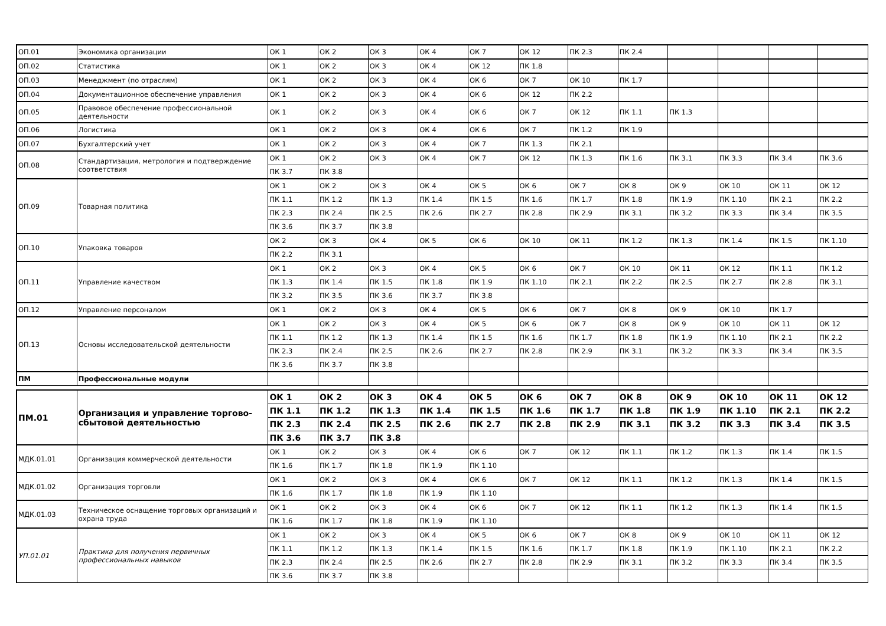| ОП.01 | Экономика организации | ОК 1 | ОК 2 | ОК 3 | ОК 4 | ОК 7 | ОК 12 | ПК 2.3 | ПК 2.4 | | | | |
| ОП.02 | Статистика | ОК 1 | ОК 2 | ОК 3 | ОК 4 | ОК 12 | ПК 1.8 | | | | | | |
| ОП.03 | Менеджмент (по отраслям) | ОК 1 | ОК 2 | ОК 3 | ОК 4 | ОК 6 | ОК 7 | ОК 10 | ПК 1.7 | | | | |
| ОП.04 | Документационное обеспечение управления | ОК 1 | ОК 2 | ОК 3 | ОК 4 | ОК 6 | ОК 12 | ПК 2.2 | | | | | |
| ОП.05 | Правовое обеспечение профессиональной деятельности | ОК 1 | ОК 2 | ОК 3 | ОК 4 | ОК 6 | ОК 7 | ОК 12 | ПК 1.1 | ПК 1.3 | | | |
| ОП.06 | Логистика | ОК 1 | ОК 2 | ОК 3 | ОК 4 | ОК 6 | ОК 7 | ПК 1.2 | ПК 1.9 | | | | |
| ОП.07 | Бухгалтерский учет | ОК 1 | ОК 2 | ОК 3 | ОК 4 | ОК 7 | ПК 1.3 | ПК 2.1 | | | | | |
| ОП.08 | Стандартизация, метрология и подтверждение соответствия | ОК 1 | ОК 2 | ОК 3 | ОК 4 | ОК 7 | ОК 12 | ПК 1.3 | ПК 1.6 | ПК 3.1 | ПК 3.3 | ПК 3.4 | ПК 3.6 |
| | | ПК 3.7 | ПК 3.8 | | | | | | | | | | |
| ОП.09 | Товарная политика | ОК 1 | ОК 2 | ОК 3 | ОК 4 | ОК 5 | ОК 6 | ОК 7 | ОК 8 | ОК 9 | ОК 10 | ОК 11 | ОК 12 |
| | | ПК 1.1 | ПК 1.2 | ПК 1.3 | ПК 1.4 | ПК 1.5 | ПК 1.6 | ПК 1.7 | ПК 1.8 | ПК 1.9 | ПК 1.10 | ПК 2.1 | ПК 2.2 |
| | | ПК 2.3 | ПК 2.4 | ПК 2.5 | ПК 2.6 | ПК 2.7 | ПК 2.8 | ПК 2.9 | ПК 3.1 | ПК 3.2 | ПК 3.3 | ПК 3.4 | ПК 3.5 |
| | | ПК 3.6 | ПК 3.7 | ПК 3.8 | | | | | | | | | |
| ОП.10 | Упаковка товаров | ОК 2 | ОК 3 | ОК 4 | ОК 5 | ОК 6 | ОК 10 | ОК 11 | ПК 1.2 | ПК 1.3 | ПК 1.4 | ПК 1.5 | ПК 1.10 |
| | | ПК 2.2 | ПК 3.1 | | | | | | | | | | |
| ОП.11 | Управление качеством | ОК 1 | ОК 2 | ОК 3 | ОК 4 | ОК 5 | ОК 6 | ОК 7 | ОК 10 | ОК 11 | ОК 12 | ПК 1.1 | ПК 1.2 |
| | | ПК 1.3 | ПК 1.4 | ПК 1.5 | ПК 1.8 | ПК 1.9 | ПК 1.10 | ПК 2.1 | ПК 2.2 | ПК 2.5 | ПК 2.7 | ПК 2.8 | ПК 3.1 |
| | | ПК 3.2 | ПК 3.5 | ПК 3.6 | ПК 3.7 | ПК 3.8 | | | | | | | |
| ОП.12 | Управление персоналом | ОК 1 | ОК 2 | ОК 3 | ОК 4 | ОК 5 | ОК 6 | ОК 7 | ОК 8 | ОК 9 | ОК 10 | ПК 1.7 | |
| ОП.13 | Основы исследовательской деятельности | ОК 1 | ОК 2 | ОК 3 | ОК 4 | ОК 5 | ОК 6 | ОК 7 | ОК 8 | ОК 9 | ОК 10 | ОК 11 | ОК 12 |
| | | ПК 1.1 | ПК 1.2 | ПК 1.3 | ПК 1.4 | ПК 1.5 | ПК 1.6 | ПК 1.7 | ПК 1.8 | ПК 1.9 | ПК 1.10 | ПК 2.1 | ПК 2.2 |
| | | ПК 2.3 | ПК 2.4 | ПК 2.5 | ПК 2.6 | ПК 2.7 | ПК 2.8 | ПК 2.9 | ПК 3.1 | ПК 3.2 | ПК 3.3 | ПК 3.4 | ПК 3.5 |
| | | ПК 3.6 | ПК 3.7 | ПК 3.8 | | | | | | | | | |
| ПМ | Профессиональные модули | | | | | | | | | | | | |
| ПМ.01 | Организация и управление торгово-сбытовой деятельностью | ОК 1 | ОК 2 | ОК 3 | ОК 4 | ОК 5 | ОК 6 | ОК 7 | ОК 8 | ОК 9 | ОК 10 | ОК 11 | ОК 12 |
| | | ПК 1.1 | ПК 1.2 | ПК 1.3 | ПК 1.4 | ПК 1.5 | ПК 1.6 | ПК 1.7 | ПК 1.8 | ПК 1.9 | ПК 1.10 | ПК 2.1 | ПК 2.2 |
| | | ПК 2.3 | ПК 2.4 | ПК 2.5 | ПК 2.6 | ПК 2.7 | ПК 2.8 | ПК 2.9 | ПК 3.1 | ПК 3.2 | ПК 3.3 | ПК 3.4 | ПК 3.5 |
| | | ПК 3.6 | ПК 3.7 | ПК 3.8 | | | | | | | | | |
| МДК.01.01 | Организация коммерческой деятельности | ОК 1 | ОК 2 | ОК 3 | ОК 4 | ОК 6 | ОК 7 | ОК 12 | ПК 1.1 | ПК 1.2 | ПК 1.3 | ПК 1.4 | ПК 1.5 |
| | | ПК 1.6 | ПК 1.7 | ПК 1.8 | ПК 1.9 | ПК 1.10 | | | | | | | |
| МДК.01.02 | Организация торговли | ОК 1 | ОК 2 | ОК 3 | ОК 4 | ОК 6 | ОК 7 | ОК 12 | ПК 1.1 | ПК 1.2 | ПК 1.3 | ПК 1.4 | ПК 1.5 |
| | | ПК 1.6 | ПК 1.7 | ПК 1.8 | ПК 1.9 | ПК 1.10 | | | | | | | |
| МДК.01.03 | Техническое оснащение торговых организаций и охрана труда | ОК 1 | ОК 2 | ОК 3 | ОК 4 | ОК 6 | ОК 7 | ОК 12 | ПК 1.1 | ПК 1.2 | ПК 1.3 | ПК 1.4 | ПК 1.5 |
| | | ПК 1.6 | ПК 1.7 | ПК 1.8 | ПК 1.9 | ПК 1.10 | | | | | | | |
| УП.01.01 | Практика для получения первичных профессиональных навыков | ОК 1 | ОК 2 | ОК 3 | ОК 4 | ОК 5 | ОК 6 | ОК 7 | ОК 8 | ОК 9 | ОК 10 | ОК 11 | ОК 12 |
| | | ПК 1.1 | ПК 1.2 | ПК 1.3 | ПК 1.4 | ПК 1.5 | ПК 1.6 | ПК 1.7 | ПК 1.8 | ПК 1.9 | ПК 1.10 | ПК 2.1 | ПК 2.2 |
| | | ПК 2.3 | ПК 2.4 | ПК 2.5 | ПК 2.6 | ПК 2.7 | ПК 2.8 | ПК 2.9 | ПК 3.1 | ПК 3.2 | ПК 3.3 | ПК 3.4 | ПК 3.5 |
| | | ПК 3.6 | ПК 3.7 | ПК 3.8 | | | | | | | | | |